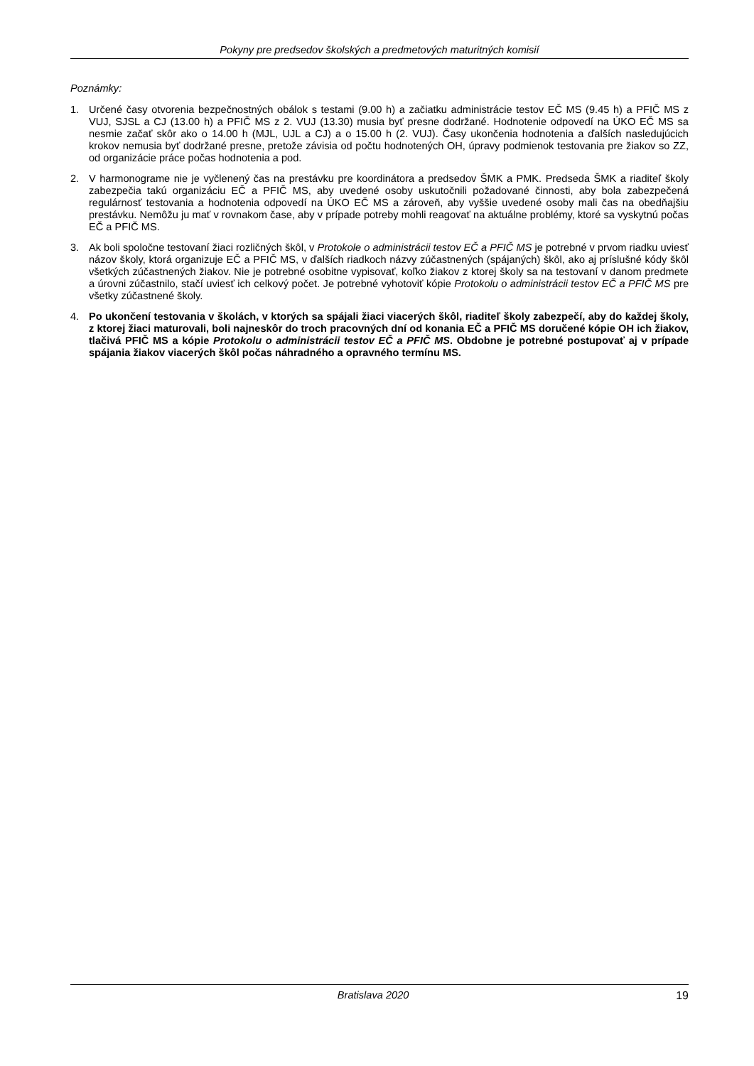Pokyny pre predsedov školských a predmetových maturitných komisií
Poznámky:
1. Určené časy otvorenia bezpečnostných obálok s testami (9.00 h) a začiatku administrácie testov EČ MS (9.45 h) a PFIČ MS z VUJ, SJSL a CJ (13.00 h) a PFIČ MS z 2. VUJ (13.30) musia byť presne dodržané. Hodnotenie odpovedí na ÚKO EČ MS sa nesmie začať skôr ako o 14.00 h (MJL, UJL a CJ) a o 15.00 h (2. VUJ). Časy ukončenia hodnotenia a ďalších nasledujúcich krokov nemusia byť dodržané presne, pretože závisia od počtu hodnotených OH, úpravy podmienok testovania pre žiakov so ZZ, od organizácie práce počas hodnotenia a pod.
2. V harmonograme nie je vyčlenený čas na prestávku pre koordinátora a predsedov ŠMK a PMK. Predseda ŠMK a riaditeľ školy zabezpečia takú organizáciu EČ a PFIČ MS, aby uvedené osoby uskutočnili požadované činnosti, aby bola zabezpečená regulárnosť testovania a hodnotenia odpovedí na ÚKO EČ MS a zároveň, aby vyššie uvedené osoby mali čas na obedňajšiu prestávku. Nemôžu ju mať v rovnakom čase, aby v prípade potreby mohli reagovať na aktuálne problémy, ktoré sa vyskytnú počas EČ a PFIČ MS.
3. Ak boli spoločne testovaní žiaci rozličných škôl, v Protokole o administrácii testov EČ a PFIČ MS je potrebné v prvom riadku uviesť názov školy, ktorá organizuje EČ a PFIČ MS, v ďalších riadkoch názvy zúčastnených (spájaných) škôl, ako aj príslušné kódy škôl všetkých zúčastnených žiakov. Nie je potrebné osobitne vypisovať, koľko žiakov z ktorej školy sa na testovaní v danom predmete a úrovni zúčastnilo, stačí uviesť ich celkový počet. Je potrebné vyhotoviť kópie Protokolu o administrácii testov EČ a PFIČ MS pre všetky zúčastnené školy.
4. Po ukončení testovania v školách, v ktorých sa spájali žiaci viacerých škôl, riaditeľ školy zabezpečí, aby do každej školy, z ktorej žiaci maturovali, boli najneskôr do troch pracovných dní od konania EČ a PFIČ MS doručené kópie OH ich žiakov, tlačivá PFIČ MS a kópie Protokolu o administrácii testov EČ a PFIČ MS. Obdobne je potrebné postupovať aj v prípade spájania žiakov viacerých škôl počas náhradného a opravného termínu MS.
Bratislava 2020 19